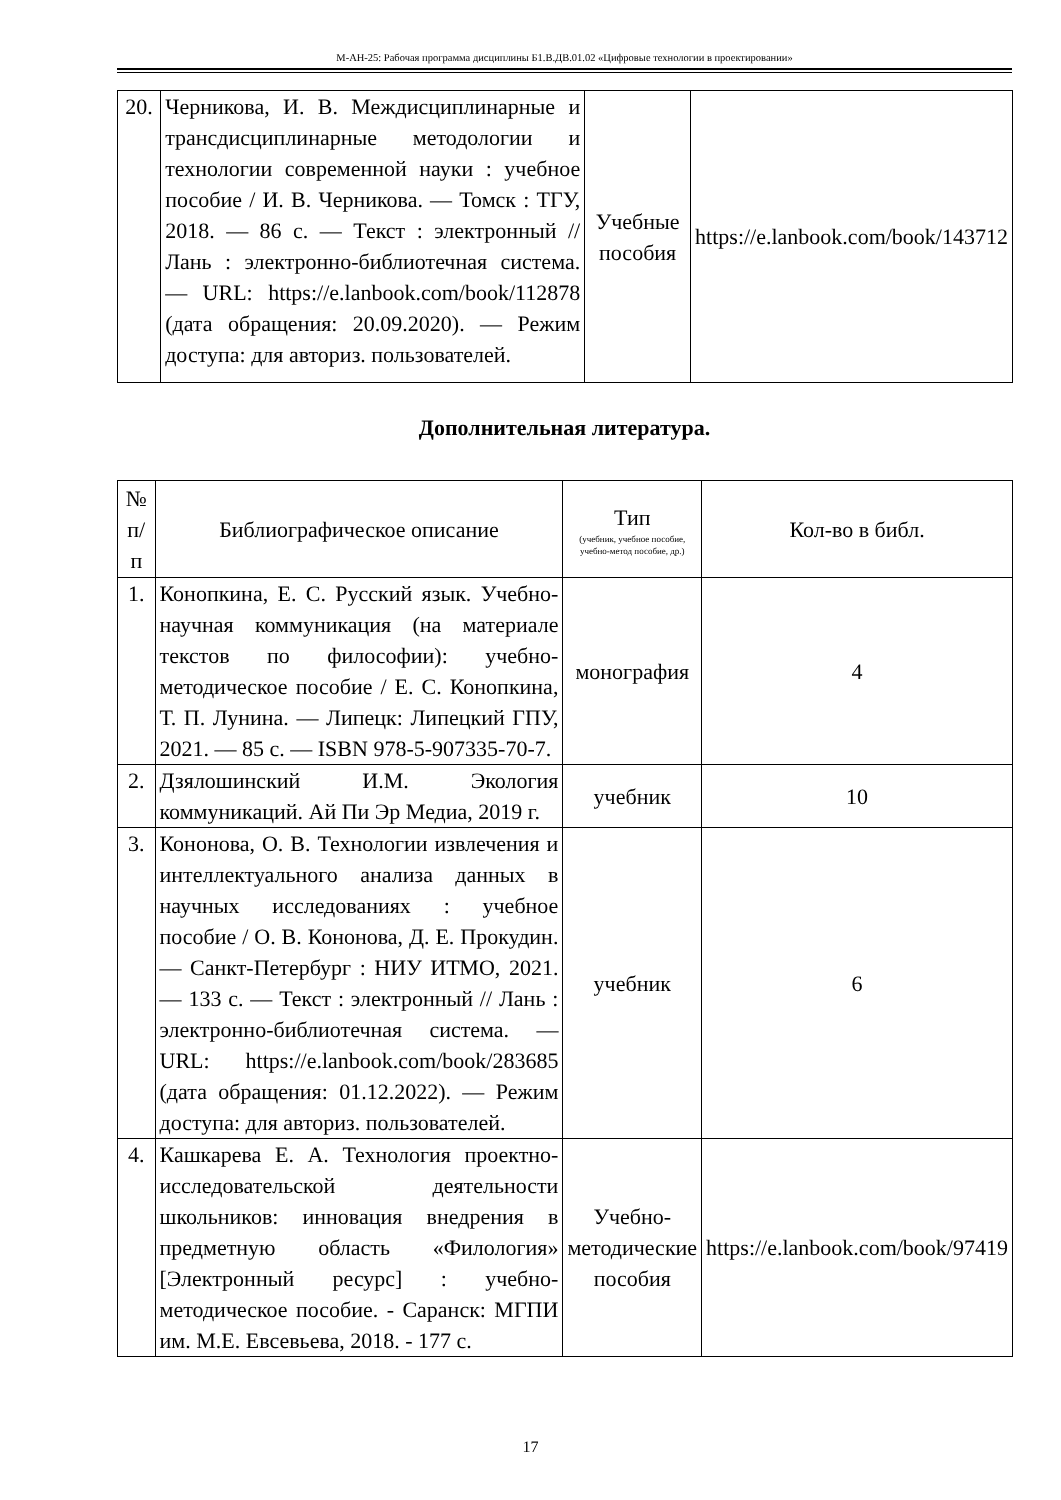М-АН-25: Рабочая программа дисциплины Б1.В.ДВ.01.02 «Цифровые технологии в проектировании»
| 20. | Черникова, И. В. Междисциплинарные и трансдисциплинарные методологии и технологии современной науки : учебное пособие / И. В. Черникова. — Томск : ТГУ, 2018. — 86 с. — Текст : электронный // Лань : электронно-библиотечная система. — URL: https://e.lanbook.com/book/112878 (дата обращения: 20.09.2020). — Режим доступа: для авториз. пользователей. | Учебные пособия | https://e.lanbook.com/book/143712 |
Дополнительная литература.
| № п/п | Библиографическое описание | Тип (учебник, учебное пособие, учебно-метод пособие, др.) | Кол-во в библ. |
| --- | --- | --- | --- |
| 1. | Конопкина, Е. С. Русский язык. Учебно-научная коммуникация (на материале текстов по философии): учебно-методическое пособие / Е. С. Конопкина, Т. П. Лунина. — Липецк: Липецкий ГПУ, 2021. — 85 с. — ISBN 978-5-907335-70-7. | монография | 4 |
| 2. | Дзялошинский И.М. Экология коммуникаций. Ай Пи Эр Медиа, 2019 г. | учебник | 10 |
| 3. | Кононова, О. В. Технологии извлечения и интеллектуального анализа данных в научных исследованиях : учебное пособие / О. В. Кононова, Д. Е. Прокудин. — Санкт-Петербург : НИУ ИТМО, 2021. — 133 с. — Текст : электронный // Лань : электронно-библиотечная система. — URL: https://e.lanbook.com/book/283685 (дата обращения: 01.12.2022). — Режим доступа: для авториз. пользователей. | учебник | 6 |
| 4. | Кашкарева Е. А. Технология проектно-исследовательской деятельности школьников: инновация внедрения в предметную область «Филология» [Электронный ресурс] : учебно-методическое пособие. - Саранск: МГПИ им. М.Е. Евсевьева, 2018. - 177 с. | Учебно-методические пособия | https://e.lanbook.com/book/97419 |
17